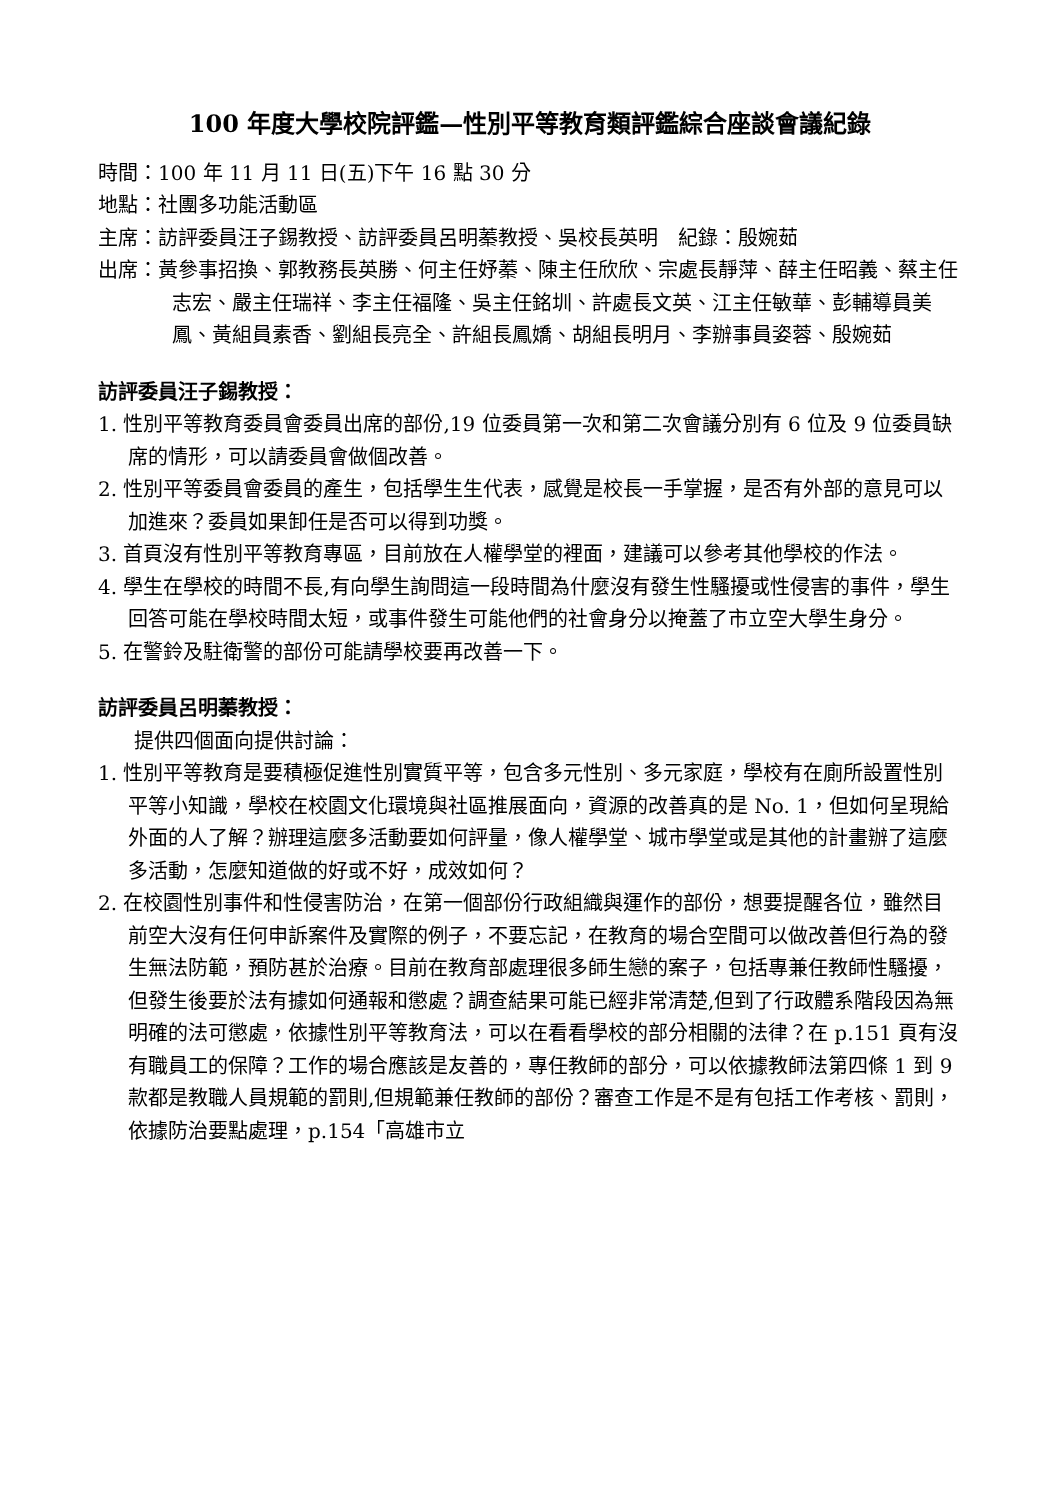100 年度大學校院評鑑—性別平等教育類評鑑綜合座談會議紀錄
時間：100 年 11 月 11 日(五)下午 16 點 30 分
地點：社團多功能活動區
主席：訪評委員汪子錫教授、訪評委員呂明蓁教授、吳校長英明　紀錄：殷婉茹
出席：黃參事招換、郭教務長英勝、何主任妤蓁、陳主任欣欣、宗處長靜萍、薛主任昭義、蔡主任志宏、嚴主任瑞祥、李主任福隆、吳主任銘圳、許處長文英、江主任敏華、彭輔導員美鳳、黃組員素香、劉組長亮全、許組長鳳嬌、胡組長明月、李辦事員姿蓉、殷婉茹
訪評委員汪子錫教授：
1. 性別平等教育委員會委員出席的部份,19 位委員第一次和第二次會議分別有 6 位及 9 位委員缺席的情形，可以請委員會做個改善。
2. 性別平等委員會委員的產生，包括學生生代表，感覺是校長一手掌握，是否有外部的意見可以加進來？委員如果卸任是否可以得到功獎。
3. 首頁沒有性別平等教育專區，目前放在人權學堂的裡面，建議可以參考其他學校的作法。
4. 學生在學校的時間不長,有向學生詢問這一段時間為什麼沒有發生性騷擾或性侵害的事件，學生回答可能在學校時間太短，或事件發生可能他們的社會身分以掩蓋了市立空大學生身分。
5. 在警鈴及駐衛警的部份可能請學校要再改善一下。
訪評委員呂明蓁教授：
提供四個面向提供討論：
1. 性別平等教育是要積極促進性別實質平等，包含多元性別、多元家庭，學校有在廁所設置性別平等小知識，學校在校園文化環境與社區推展面向，資源的改善真的是 No. 1，但如何呈現給外面的人了解？辦理這麼多活動要如何評量，像人權學堂、城市學堂或是其他的計畫辦了這麼多活動，怎麼知道做的好或不好，成效如何？
2. 在校園性別事件和性侵害防治，在第一個部份行政組織與運作的部份，想要提醒各位，雖然目前空大沒有任何申訴案件及實際的例子，不要忘記，在教育的場合空間可以做改善但行為的發生無法防範，預防甚於治療。目前在教育部處理很多師生戀的案子，包括專兼任教師性騷擾，但發生後要於法有據如何通報和懲處？調查結果可能已經非常清楚,但到了行政體系階段因為無明確的法可懲處，依據性別平等教育法，可以在看看學校的部分相關的法律？在 p.151 頁有沒有職員工的保障？工作的場合應該是友善的，專任教師的部分，可以依據教師法第四條 1 到 9 款都是教職人員規範的罰則,但規範兼任教師的部份？審查工作是不是有包括工作考核、罰則，依據防治要點處理，p.154「高雄市立